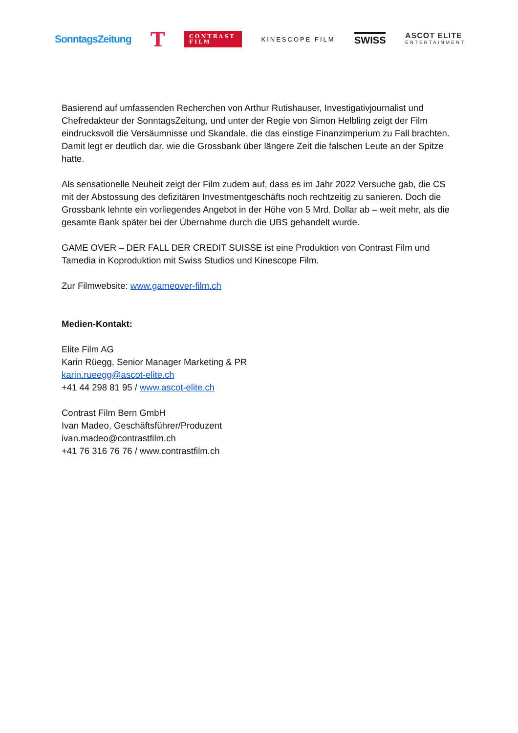SonntagsZeitung T CONTRAST FILM KINESCOPE FILM SWISS ASCOT ELITE
ENTERTAINMENT
Basierend auf umfassenden Recherchen von Arthur Rutishauser, Investigativjournalist und Chefredakteur der SonntagsZeitung, und unter der Regie von Simon Helbling zeigt der Film eindrucksvoll die Versäumnisse und Skandale, die das einstige Finanzimperium zu Fall brachten. Damit legt er deutlich dar, wie die Grossbank über längere Zeit die falschen Leute an der Spitze hatte.
Als sensationelle Neuheit zeigt der Film zudem auf, dass es im Jahr 2022 Versuche gab, die CS mit der Abstossung des defizitären Investmentgeschäfts noch rechtzeitig zu sanieren. Doch die Grossbank lehnte ein vorliegendes Angebot in der Höhe von 5 Mrd. Dollar ab – weit mehr, als die gesamte Bank später bei der Übernahme durch die UBS gehandelt wurde.
GAME OVER – DER FALL DER CREDIT SUISSE ist eine Produktion von Contrast Film und Tamedia in Koproduktion mit Swiss Studios und Kinescope Film.
Zur Filmwebsite: www.gameover-film.ch
Medien-Kontakt:
Elite Film AG
Karin Rüegg, Senior Manager Marketing & PR
karin.rueegg@ascot-elite.ch
+41 44 298 81 95 / www.ascot-elite.ch
Contrast Film Bern GmbH
Ivan Madeo, Geschäftsführer/Produzent
ivan.madeo@contrastfilm.ch
+41 76 316 76 76 / www.contrastfilm.ch